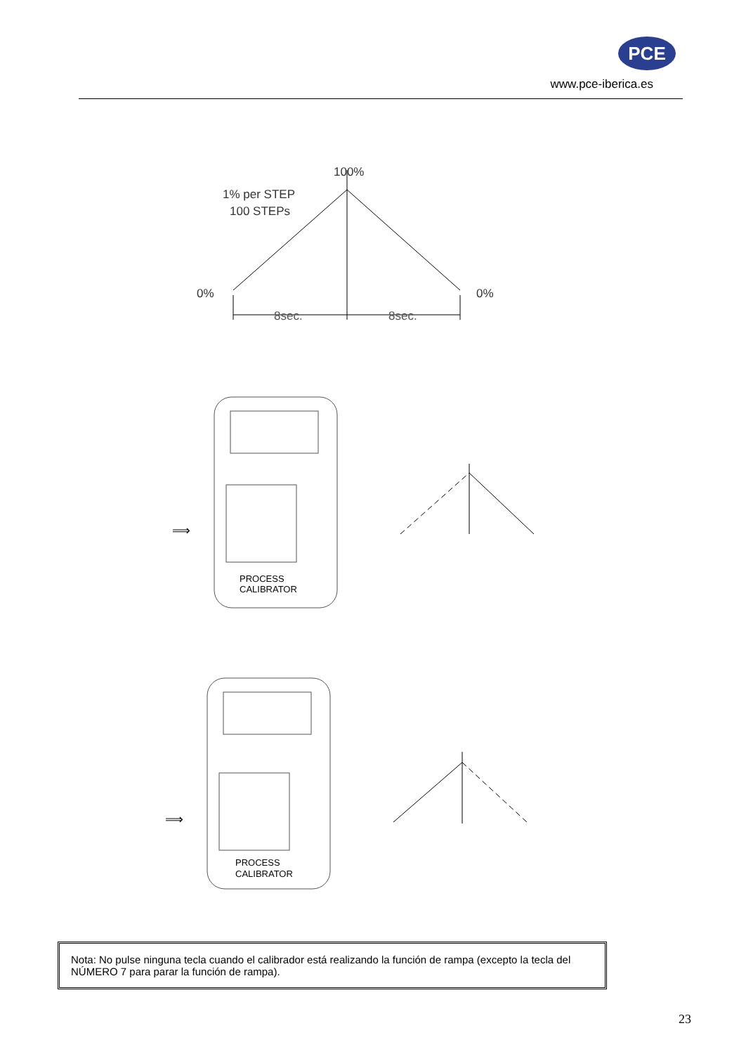PCE
www.pce-iberica.es
100%
1% per STEP
100 STEPs
0%
0%
8sec.
8sec.
⟹
PROCESS
CALIBRATOR
⟹
PROCESS
CALIBRATOR
Nota: No pulse ninguna tecla cuando el calibrador está realizando la función de rampa (excepto la tecla del NÚMERO 7 para parar la función de rampa).
23